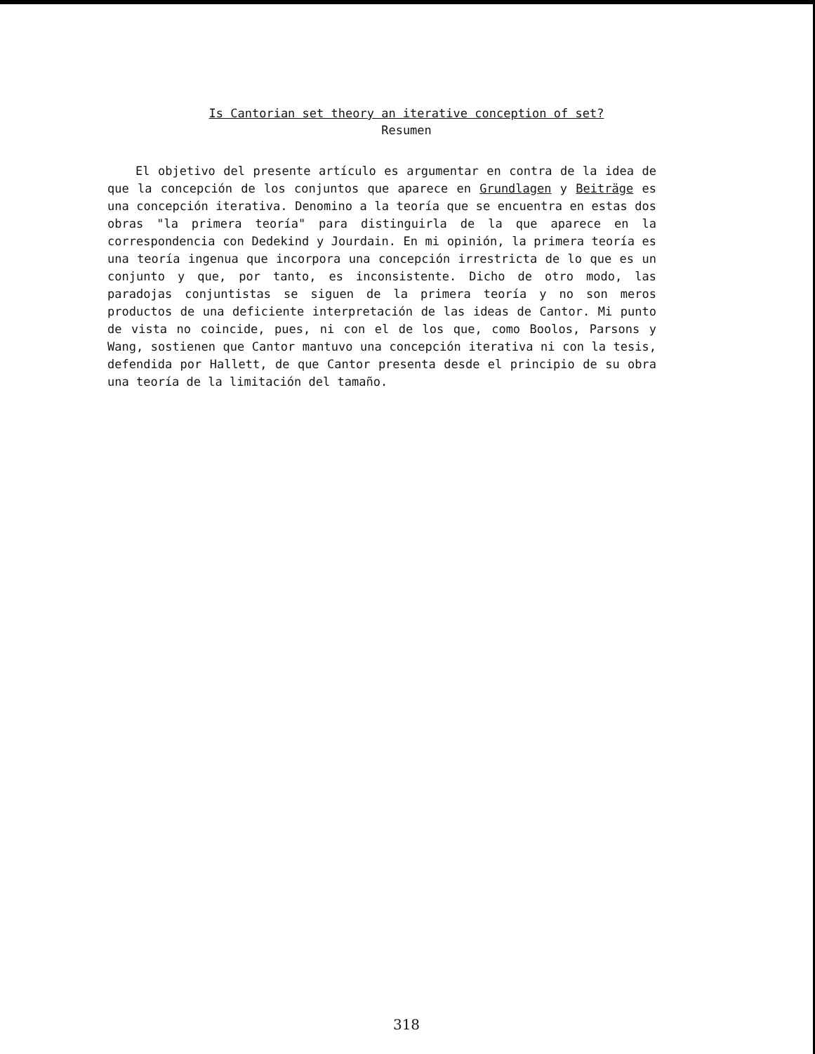Is Cantorian set theory an iterative conception of set?
Resumen
El objetivo del presente artículo es argumentar en contra de la idea de que la concepción de los conjuntos que aparece en Grundlagen y Beiträge es una concepción iterativa. Denomino a la teoría que se encuentra en estas dos obras "la primera teoría" para distinguirla de la que aparece en la correspondencia con Dedekind y Jourdain. En mi opinión, la primera teoría es una teoría ingenua que incorpora una concepción irrestricta de lo que es un conjunto y que, por tanto, es inconsistente. Dicho de otro modo, las paradojas conjuntistas se siguen de la primera teoría y no son meros productos de una deficiente interpretación de las ideas de Cantor. Mi punto de vista no coincide, pues, ni con el de los que, como Boolos, Parsons y Wang, sostienen que Cantor mantuvo una concepción iterativa ni con la tesis, defendida por Hallett, de que Cantor presenta desde el principio de su obra una teoría de la limitación del tamaño.
318